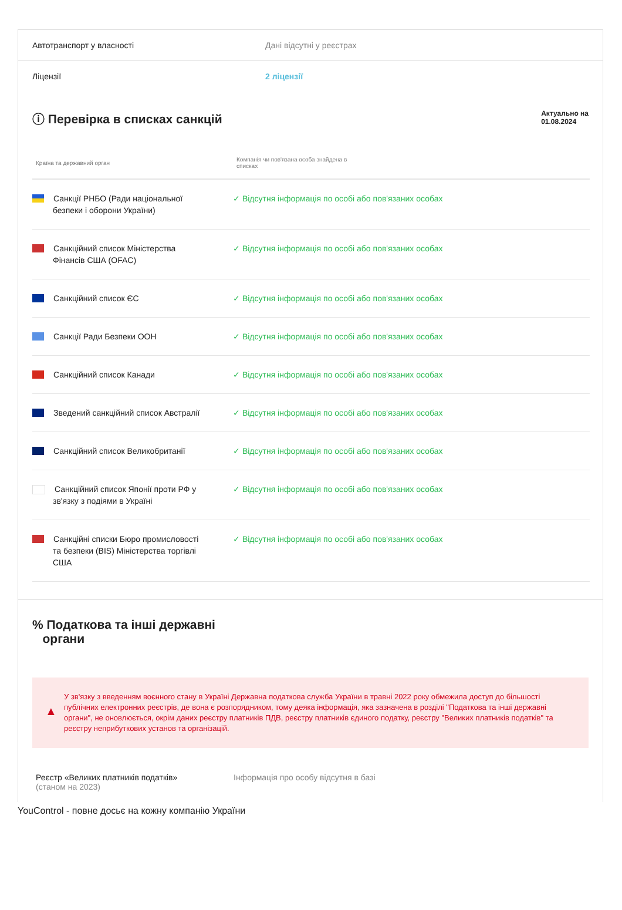Автотранспорт у власності Дані відсутні у реєстрах
Ліцензії 2 ліцензії
ⓘ Перевірка в списках санкцій
Актуально на
01.08.2024
| Країна та державний орган | Компанія чи пов'язана особа знайдена в списках |
| --- | --- |
| Санкції РНБО (Ради національної безпеки і оборони України) | ✓ Відсутня інформація по особі або пов'язаних особах |
| Санкційний список Міністерства Фінансів США (OFAC) | ✓ Відсутня інформація по особі або пов'язаних особах |
| Санкційний список ЄС | ✓ Відсутня інформація по особі або пов'язаних особах |
| Санкції Ради Безпеки ООН | ✓ Відсутня інформація по особі або пов'язаних особах |
| Санкційний список Канади | ✓ Відсутня інформація по особі або пов'язаних особах |
| Зведений санкційний список Австралії | ✓ Відсутня інформація по особі або пов'язаних особах |
| Санкційний список Великобританії | ✓ Відсутня інформація по особі або пов'язаних особах |
| Санкційний список Японії проти РФ у зв'язку з подіями в Україні | ✓ Відсутня інформація по особі або пов'язаних особах |
| Санкційні списки Бюро промисловості та безпеки (BIS) Міністерства торгівлі США | ✓ Відсутня інформація по особі або пов'язаних особах |
% Податкова та інші державні
органи
▲
У зв'язку з введенням воєнного стану в Україні Державна податкова служба України в травні 2022 року обмежила доступ до більшості публічних електронних реєстрів, де вона є розпорядником, тому деяка інформація, яка зазначена в розділі "Податкова та інші державні органи", не оновлюється, окрім даних реєстру платників ПДВ, реєстру платників єдиного податку, реєстру "Великих платників податків" та реєстру неприбуткових установ та організацій.
Реєстр «Великих платників податків»
(станом на 2023)
Інформація про особу відсутня в базі
YouControl - повне досьє на кожну компанію України